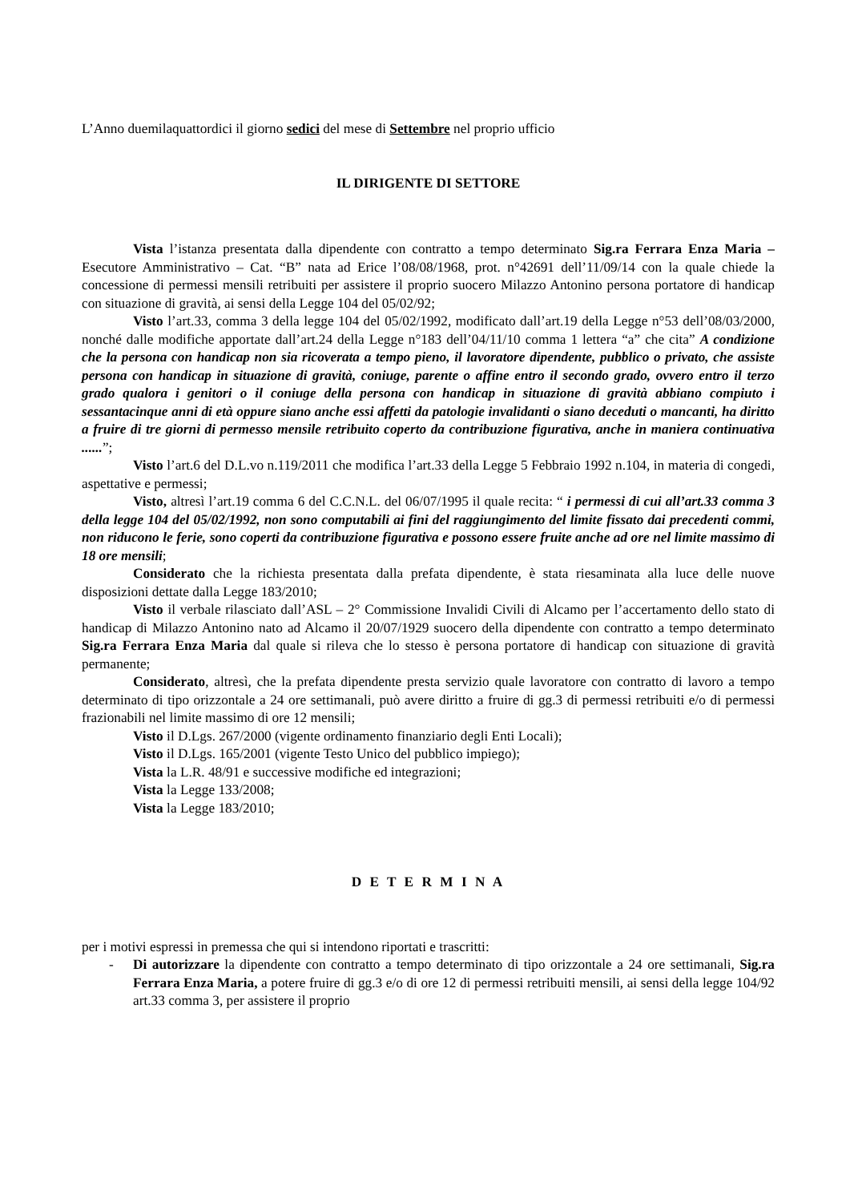L’Anno duemilaquattordici il giorno sedici del mese di Settembre nel proprio ufficio
IL DIRIGENTE DI SETTORE
Vista l’istanza presentata dalla dipendente con contratto a tempo determinato Sig.ra Ferrara Enza Maria – Esecutore Amministrativo – Cat. “B” nata ad Erice l’08/08/1968, prot. n°42691 dell’11/09/14 con la quale chiede la concessione di permessi mensili retribuiti per assistere il proprio suocero Milazzo Antonino persona portatore di handicap con situazione di gravità, ai sensi della Legge 104 del 05/02/92;
Visto l’art.33, comma 3 della legge 104 del 05/02/1992, modificato dall’art.19 della Legge n°53 dell’08/03/2000, nonché dalle modifiche apportate dall’art.24 della Legge n°183 dell’04/11/10 comma 1 lettera “a” che cita” A condizione che la persona con handicap non sia ricoverata a tempo pieno, il lavoratore dipendente, pubblico o privato, che assiste persona con handicap in situazione di gravità, coniuge, parente o affine entro il secondo grado, ovvero entro il terzo grado qualora i genitori o il coniuge della persona con handicap in situazione di gravità abbiano compiuto i sessantacinque anni di età oppure siano anche essi affetti da patologie invalidanti o siano deceduti o mancanti, ha diritto a fruire di tre giorni di permesso mensile retribuito coperto da contribuzione figurativa, anche in maniera continuativa ......”;
Visto l’art.6 del D.L.vo n.119/2011 che modifica l’art.33 della Legge 5 Febbraio 1992 n.104, in materia di congedi, aspettative e permessi;
Visto, altresì l’art.19 comma 6 del C.C.N.L. del 06/07/1995 il quale recita: “ i permessi di cui all’art.33 comma 3 della legge 104 del 05/02/1992, non sono computabili ai fini del raggiungimento del limite fissato dai precedenti commi, non riducono le ferie, sono coperti da contribuzione figurativa e possono essere fruite anche ad ore nel limite massimo di 18 ore mensili;
Considerato che la richiesta presentata dalla prefata dipendente, è stata riesaminata alla luce delle nuove disposizioni dettate dalla Legge 183/2010;
Visto il verbale rilasciato dall’ASL – 2° Commissione Invalidi Civili di Alcamo per l’accertamento dello stato di handicap di Milazzo Antonino nato ad Alcamo il 20/07/1929 suocero della dipendente con contratto a tempo determinato Sig.ra Ferrara Enza Maria dal quale si rileva che lo stesso è persona portatore di handicap con situazione di gravità permanente;
Considerato, altresì, che la prefata dipendente presta servizio quale lavoratore con contratto di lavoro a tempo determinato di tipo orizzontale a 24 ore settimanali, può avere diritto a fruire di gg.3 di permessi retribuiti e/o di permessi frazionabili nel limite massimo di ore 12 mensili;
Visto il D.Lgs. 267/2000 (vigente ordinamento finanziario degli Enti Locali);
Visto il D.Lgs. 165/2001 (vigente Testo Unico del pubblico impiego);
Vista la L.R. 48/91 e successive modifiche ed integrazioni;
Vista la Legge 133/2008;
Vista la Legge 183/2010;
D E T E R M I N A
per i motivi espressi in premessa che qui si intendono riportati e trascritti:
- Di autorizzare la dipendente con contratto a tempo determinato di tipo orizzontale a 24 ore settimanali, Sig.ra Ferrara Enza Maria, a potere fruire di gg.3 e/o di ore 12 di permessi retribuiti mensili, ai sensi della legge 104/92 art.33 comma 3, per assistere il proprio